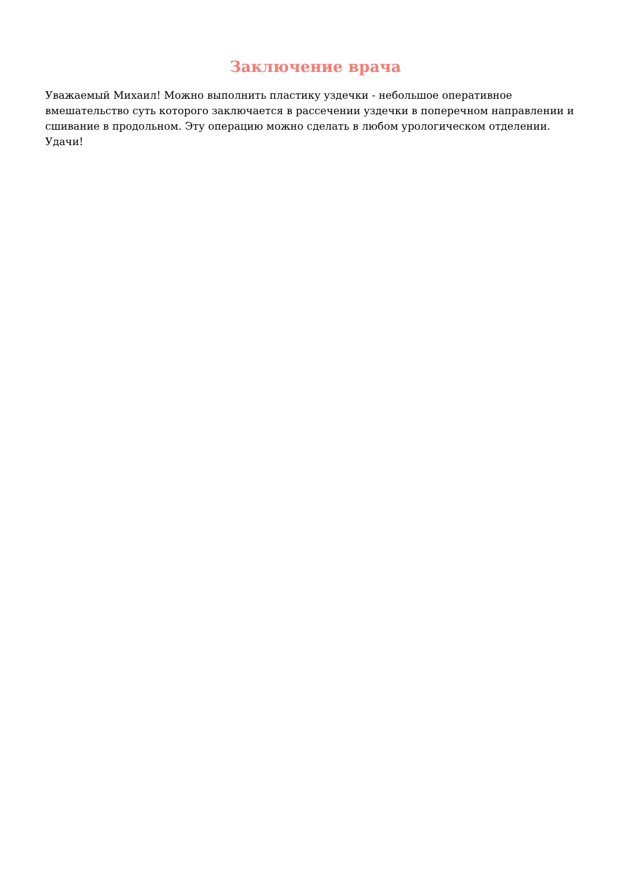Заключение врача
Уважаемый Михаил! Можно выполнить пластику уздечки - небольшое оперативное вмешательство суть которого заключается в рассечении уздечки в поперечном направлении и сшивание в продольном. Эту операцию можно сделать в любом урологическом отделении. Удачи!